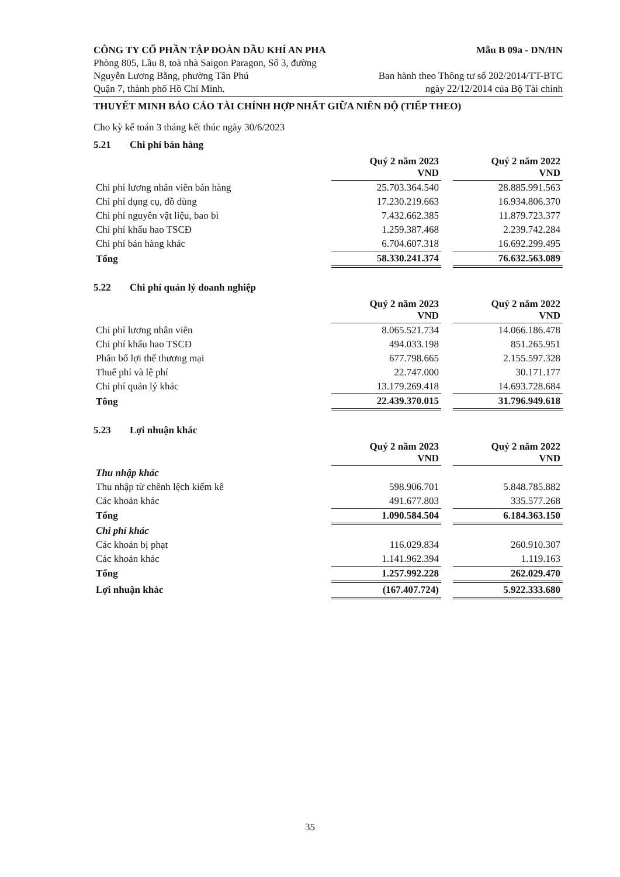CÔNG TY CỔ PHẦN TẬP ĐOÀN DẦU KHÍ AN PHA
Phòng 805, Lầu 8, toà nhà Saigon Paragon, Số 3, đường
Nguyễn Lương Bằng, phường Tân Phú
Quận 7, thành phố Hồ Chí Minh.
Mẫu B 09a - DN/HN
Ban hành theo Thông tư số 202/2014/TT-BTC
ngày 22/12/2014 của Bộ Tài chính
THUYẾT MINH BÁO CÁO TÀI CHÍNH HỢP NHẤT GIỮA NIÊN ĐỘ (TIẾP THEO)
Cho kỳ kế toán 3 tháng kết thúc ngày 30/6/2023
5.21 Chi phí bán hàng
| | Quý 2 năm 2023 VND | | Quý 2 năm 2022 VND |
| Chi phí lương nhân viên bán hàng | 25.703.364.540 | | 28.885.991.563 |
| Chi phí dụng cụ, đồ dùng | 17.230.219.663 | | 16.934.806.370 |
| Chi phí nguyên vật liệu, bao bì | 7.432.662.385 | | 11.879.723.377 |
| Chi phí khấu hao TSCĐ | 1.259.387.468 | | 2.239.742.284 |
| Chi phí bán hàng khác | 6.704.607.318 | | 16.692.299.495 |
| Tổng | 58.330.241.374 | | 76.632.563.089 |
5.22 Chi phí quản lý doanh nghiệp
| | Quý 2 năm 2023 VND | | Quý 2 năm 2022 VND |
| Chi phí lương nhân viên | 8.065.521.734 | | 14.066.186.478 |
| Chi phí khấu hao TSCĐ | 494.033.198 | | 851.265.951 |
| Phân bổ lợi thế thương mại | 677.798.665 | | 2.155.597.328 |
| Thuế phí và lệ phí | 22.747.000 | | 30.171.177 |
| Chi phí quản lý khác | 13.179.269.418 | | 14.693.728.684 |
| Tông | 22.439.370.015 | | 31.796.949.618 |
5.23 Lợi nhuận khác
| | Quý 2 năm 2023 VND | | Quý 2 năm 2022 VND |
| Thu nhập khác | | | |
| Thu nhập từ chênh lệch kiểm kê | 598.906.701 | | 5.848.785.882 |
| Các khoản khác | 491.677.803 | | 335.577.268 |
| Tổng | 1.090.584.504 | | 6.184.363.150 |
| Chi phí khác | | | |
| Các khoản bị phạt | 116.029.834 | | 260.910.307 |
| Các khoản khác | 1.141.962.394 | | 1.119.163 |
| Tổng | 1.257.992.228 | | 262.029.470 |
| Lợi nhuận khác | (167.407.724) | | 5.922.333.680 |
35